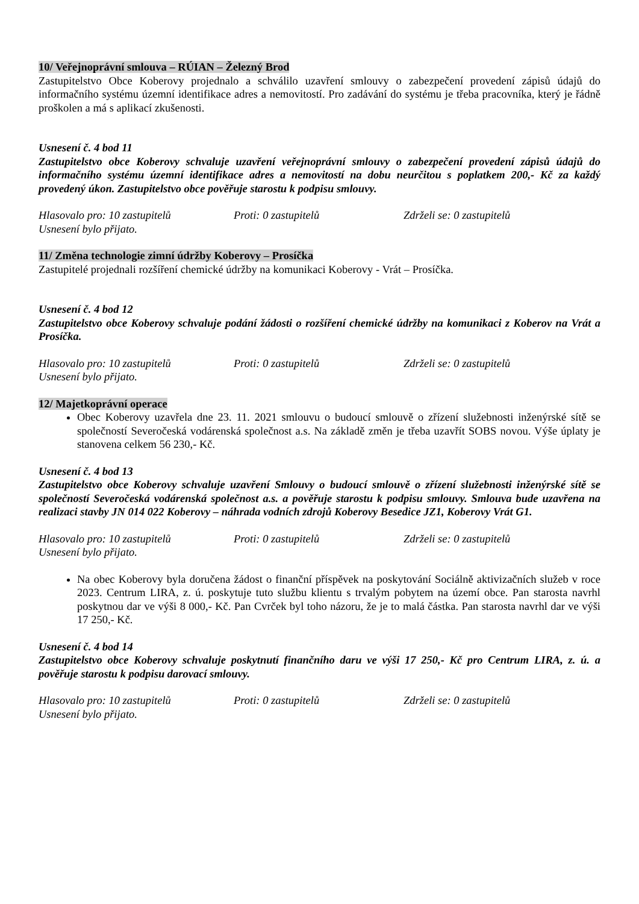10/ Veřejnoprávní smlouva – RÚIAN – Železný Brod
Zastupitelstvo Obce Koberovy projednalo a schválilo uzavření smlouvy o zabezpečení provedení zápisů údajů do informačního systému územní identifikace adres a nemovitostí. Pro zadávání do systému je třeba pracovníka, který je řádně proškolen a má s aplikací zkušenosti.
Usnesení č. 4 bod 11
Zastupitelstvo obce Koberovy schvaluje uzavření veřejnoprávní smlouvy o zabezpečení provedení zápisů údajů do informačního systému územní identifikace adres a nemovitostí na dobu neurčitou s poplatkem 200,- Kč za každý provedený úkon. Zastupitelstvo obce pověřuje starostu k podpisu smlouvy.
Hlasovalo pro: 10 zastupitelů Proti: 0 zastupitelů Zdrželi se: 0 zastupitelů
Usnesení bylo přijato.
11/ Změna technologie zimní údržby Koberovy – Prosíčka
Zastupitelé projednali rozšíření chemické údržby na komunikaci Koberovy - Vrát – Prosíčka.
Usnesení č. 4 bod 12
Zastupitelstvo obce Koberovy schvaluje podání žádosti o rozšíření chemické údržby na komunikaci z Koberov na Vrát a Prosíčka.
Hlasovalo pro: 10 zastupitelů Proti: 0 zastupitelů Zdrželi se: 0 zastupitelů
Usnesení bylo přijato.
12/ Majetkoprávní operace
Obec Koberovy uzavřela dne 23. 11. 2021 smlouvu o budoucí smlouvě o zřízení služebnosti inženýrské sítě se společností Severočeská vodárenská společnost a.s. Na základě změn je třeba uzavřít SOBS novou. Výše úplaty je stanovena celkem 56 230,- Kč.
Usnesení č. 4 bod 13
Zastupitelstvo obce Koberovy schvaluje uzavření Smlouvy o budoucí smlouvě o zřízení služebnosti inženýrské sítě se společností Severočeská vodárenská společnost a.s. a pověřuje starostu k podpisu smlouvy. Smlouva bude uzavřena na realizaci stavby JN 014 022 Koberovy – náhrada vodních zdrojů Koberovy Besedice JZ1, Koberovy Vrát G1.
Hlasovalo pro: 10 zastupitelů Proti: 0 zastupitelů Zdrželi se: 0 zastupitelů
Usnesení bylo přijato.
Na obec Koberovy byla doručena žádost o finanční příspěvek na poskytování Sociálně aktivizačních služeb v roce 2023. Centrum LIRA, z. ú. poskytuje tuto službu klientu s trvalým pobytem na území obce. Pan starosta navrhl poskytnou dar ve výši 8 000,- Kč. Pan Cvrček byl toho názoru, že je to malá částka. Pan starosta navrhl dar ve výši 17 250,- Kč.
Usnesení č. 4 bod 14
Zastupitelstvo obce Koberovy schvaluje poskytnutí finančního daru ve výši 17 250,- Kč pro Centrum LIRA, z. ú. a pověřuje starostu k podpisu darovací smlouvy.
Hlasovalo pro: 10 zastupitelů Proti: 0 zastupitelů Zdrželi se: 0 zastupitelů
Usnesení bylo přijato.